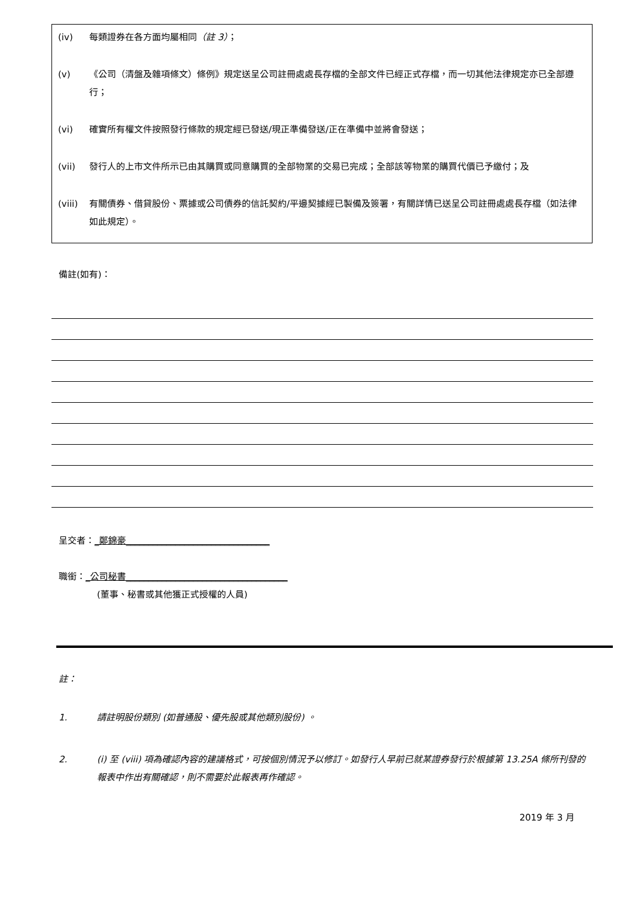(iv) 每類證券在各方面均屬相同（註 3）；
(v) 《公司（清盤及雜項條文）條例》規定送呈公司註冊處處長存檔的全部文件已經正式存檔，而一切其他法律規定亦已全部遵行；
(vi) 確實所有權文件按照發行條款的規定經已發送/現正準備發送/正在準備中並將會發送；
(vii) 發行人的上市文件所示已由其購買或同意購買的全部物業的交易已完成；全部該等物業的購買代價已予繳付；及
(viii) 有關債券、借貸股份、票據或公司債券的信託契約/平邊契據經已製備及簽署，有關詳情已送呈公司註冊處處長存檔（如法律如此規定）。
備註(如有)：
呈交者：_鄭錦豪________________________________
職銜：_公司秘書____________________________________
(董事、秘書或其他獲正式授權的人員)
註：
1. 請註明股份類別 (如普通股、優先股或其他類別股份) 。
2. (i) 至 (viii) 項為確認內容的建議格式，可按個別情況予以修訂。如發行人早前已就某證券發行於根據第 13.25A 條所刊發的報表中作出有關確認，則不需要於此報表再作確認。
2019 年 3 月